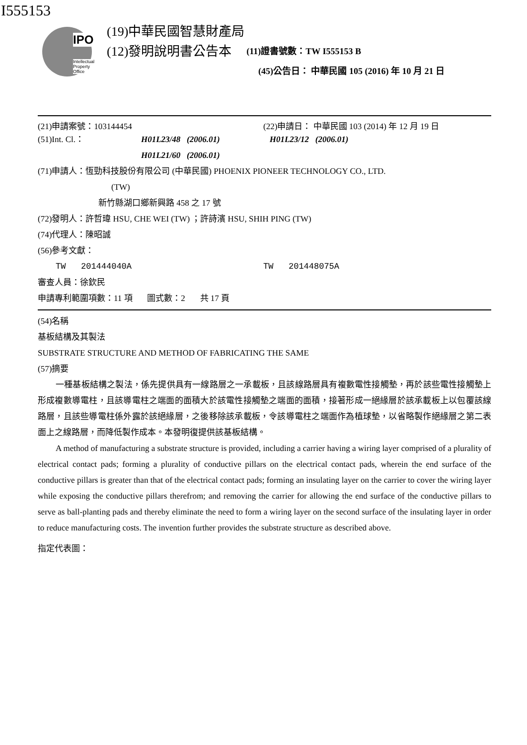I555153
IPO
Intellectual
Property
Office
(19)中華民國智慧財產局
(12)發明說明書公告本
(11)證書號數：TW I555153 B
(45)公告日： 中華民國 105 (2016) 年 10 月 21 日
(21)申請案號：103144454 (22)申請日： 中華民國 103 (2014) 年 12 月 19 日
(51)Int. Cl.： H01L23/48 (2006.01) H01L23/12 (2006.01)
H01L21/60 (2006.01)
(71)申請人：恆勁科技股份有限公司 (中華民國) PHOENIX PIONEER TECHNOLOGY CO., LTD.
(TW)
新竹縣湖口鄉新興路 458 之 17 號
(72)發明人：許哲瑋 HSU, CHE WEI (TW) ；許詩濱 HSU, SHIH PING (TW)
(74)代理人：陳昭誠
(56)參考文獻：
TW 201444040A TW 201448075A
審查人員：徐欽民
申請專利範圍項數：11 項 圖式數：2 共 17 頁
(54)名稱
基板結構及其製法
SUBSTRATE STRUCTURE AND METHOD OF FABRICATING THE SAME
(57)摘要
一種基板結構之製法，係先提供具有一線路層之一承載板，且該線路層具有複數電性接觸墊，再於該些電性接觸墊上形成複數導電柱，且該導電柱之端面的面積大於該電性接觸墊之端面的面積，接著形成一絕緣層於該承載板上以包覆該線路層，且該些導電柱係外露於該絕緣層，之後移除該承載板，令該導電柱之端面作為植球墊，以省略製作絕緣層之第二表面上之線路層，而降低製作成本。本發明復提供該基板結構。
A method of manufacturing a substrate structure is provided, including a carrier having a wiring layer comprised of a plurality of electrical contact pads; forming a plurality of conductive pillars on the electrical contact pads, wherein the end surface of the conductive pillars is greater than that of the electrical contact pads; forming an insulating layer on the carrier to cover the wiring layer while exposing the conductive pillars therefrom; and removing the carrier for allowing the end surface of the conductive pillars to serve as ball-planting pads and thereby eliminate the need to form a wiring layer on the second surface of the insulating layer in order to reduce manufacturing costs. The invention further provides the substrate structure as described above.
指定代表圖：